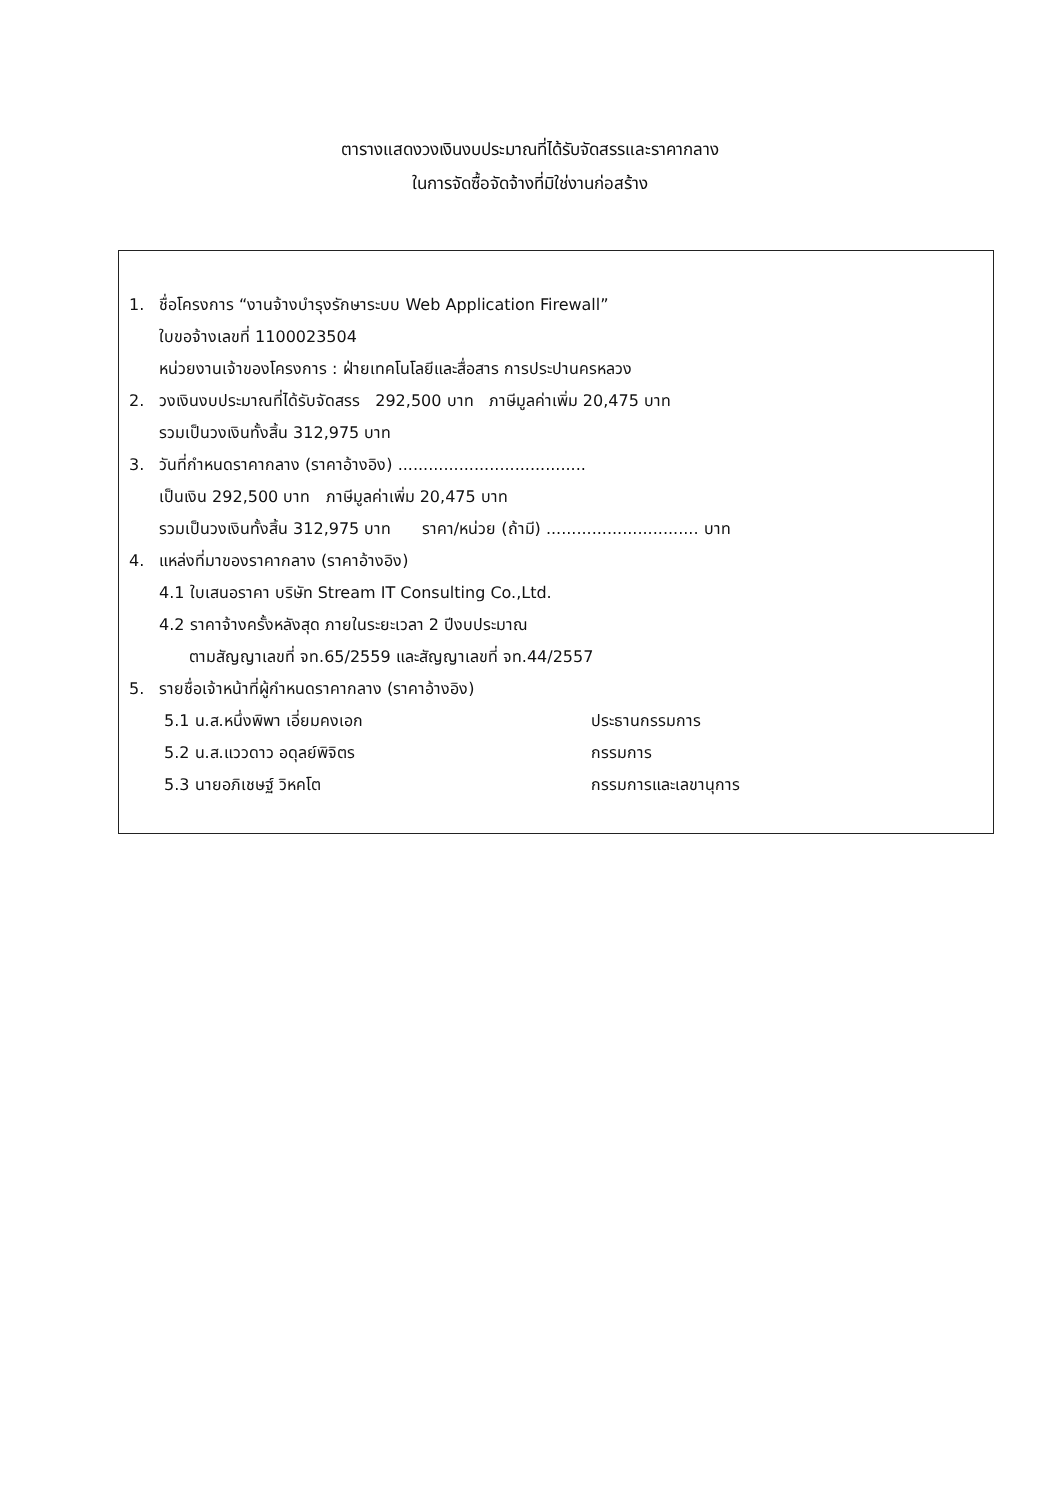ตารางแสดงวงเงินงบประมาณที่ได้รับจัดสรรและราคากลาง
ในการจัดซื้อจัดจ้างที่มิใช่งานก่อสร้าง
1. ชื่อโครงการ “งานจ้างบำรุงรักษาระบบ Web Application Firewall”
ใบขอจ้างเลขที่ 1100023504
หน่วยงานเจ้าของโครงการ : ฝ่ายเทคโนโลยีและสื่อสาร การประปานครหลวง
2. วงเงินงบประมาณที่ได้รับจัดสรร 292,500 บาท ภาษีมูลค่าเพิ่ม 20,475 บาท
รวมเป็นวงเงินทั้งสิ้น 312,975 บาท
3. วันที่กำหนดราคากลาง (ราคาอ้างอิง) .....................................
เป็นเงิน 292,500 บาท ภาษีมูลค่าเพิ่ม 20,475 บาท
รวมเป็นวงเงินทั้งสิ้น 312,975 บาท ราคา/หน่วย (ถ้ามี) .............................. บาท
4. แหล่งที่มาของราคากลาง (ราคาอ้างอิง)
4.1 ใบเสนอราคา บริษัท Stream IT Consulting Co.,Ltd.
4.2 ราคาจ้างครั้งหลังสุด ภายในระยะเวลา 2 ปีงบประมาณ
ตามสัญญาเลขที่ จท.65/2559 และสัญญาเลขที่ จท.44/2557
5. รายชื่อเจ้าหน้าที่ผู้กำหนดราคากลาง (ราคาอ้างอิง)
5.1 น.ส.หนึ่งพิพา เอี่ยมคงเอก ประธานกรรมการ
5.2 น.ส.แววดาว อดุลย์พิจิตร กรรมการ
5.3 นายอภิเชษฐ์ วิหคโต กรรมการและเลขานุการ